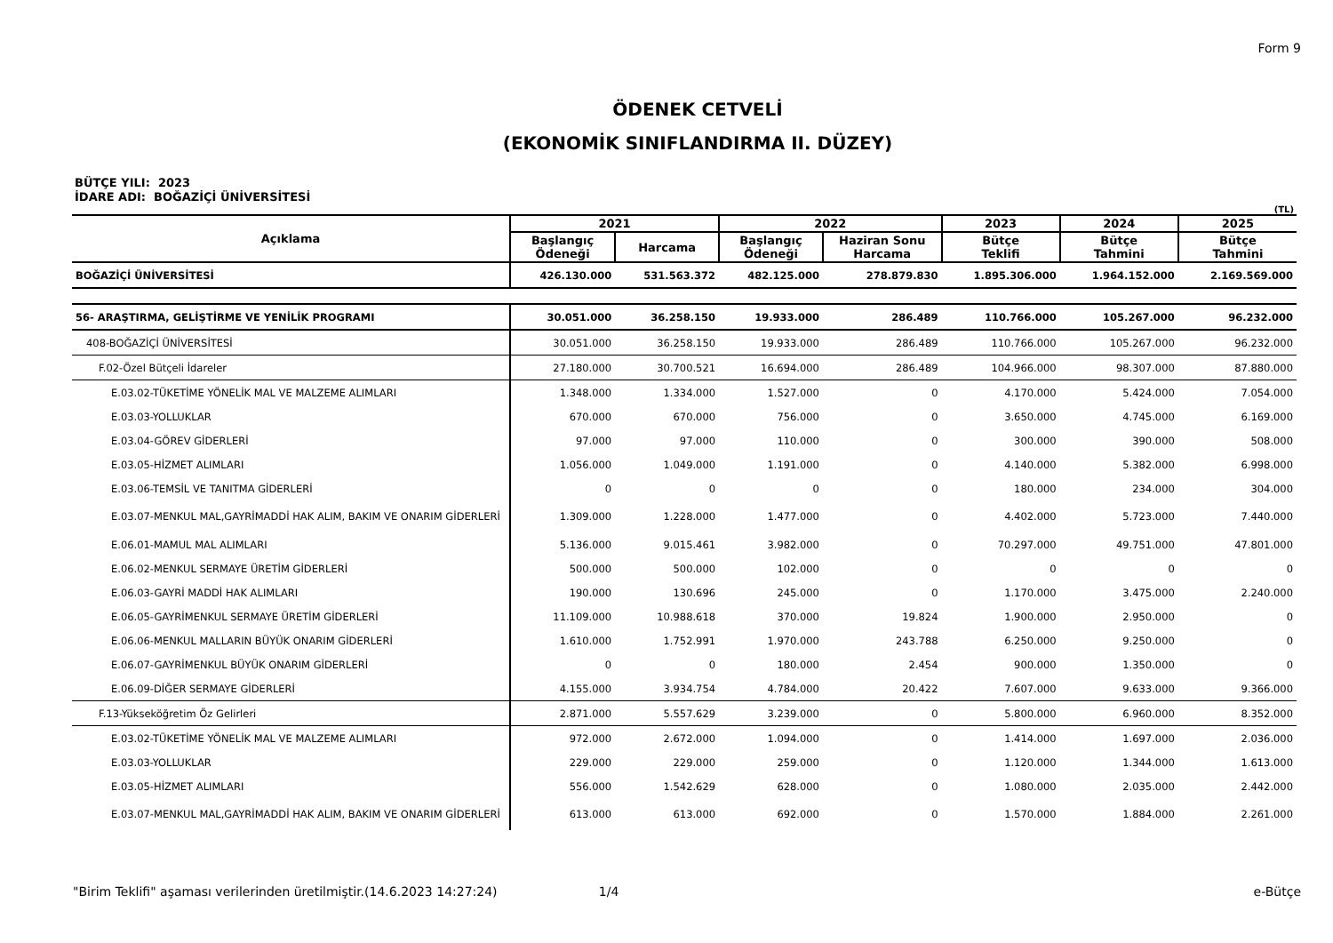Form 9
ÖDENEK CETVELİ
(EKONOMİK SINIFLANDIRMA II. DÜZEY)
BÜTÇE YILI: 2023
İDARE ADI: BOĞAZİÇİ ÜNİVERSİTESİ
(TL)
| Açıklama | 2021 | | 2022 | | 2023 | 2024 | 2025 |
| --- | --- | --- | --- | --- | --- | --- | --- |
| | Başlangıç Ödeneği | Harcama | Başlangıç Ödeneği | Haziran Sonu Harcama | Bütçe Teklifi | Bütçe Tahmini | Bütçe Tahmini |
| BOĞAZİÇİ ÜNİVERSİTESİ | 426.130.000 | 531.563.372 | 482.125.000 | 278.879.830 | 1.895.306.000 | 1.964.152.000 | 2.169.569.000 |
| 56- ARAŞTIRMA, GELİŞTİRME VE YENİLİK PROGRAMI | 30.051.000 | 36.258.150 | 19.933.000 | 286.489 | 110.766.000 | 105.267.000 | 96.232.000 |
| 408-BOĞAZİÇİ ÜNİVERSİTESİ | 30.051.000 | 36.258.150 | 19.933.000 | 286.489 | 110.766.000 | 105.267.000 | 96.232.000 |
| F.02-Özel Bütçeli İdareler | 27.180.000 | 30.700.521 | 16.694.000 | 286.489 | 104.966.000 | 98.307.000 | 87.880.000 |
| E.03.02-TÜKETİME YÖNELİK MAL VE MALZEME ALIMLARI | 1.348.000 | 1.334.000 | 1.527.000 | 0 | 4.170.000 | 5.424.000 | 7.054.000 |
| E.03.03-YOLLUKLAR | 670.000 | 670.000 | 756.000 | 0 | 3.650.000 | 4.745.000 | 6.169.000 |
| E.03.04-GÖREV GİDERLERİ | 97.000 | 97.000 | 110.000 | 0 | 300.000 | 390.000 | 508.000 |
| E.03.05-HİZMET ALIMLARI | 1.056.000 | 1.049.000 | 1.191.000 | 0 | 4.140.000 | 5.382.000 | 6.998.000 |
| E.03.06-TEMSİL VE TANITMA GİDERLERİ | 0 | 0 | 0 | 0 | 180.000 | 234.000 | 304.000 |
| E.03.07-MENKUL MAL,GAYRİMADDİ HAK ALIM, BAKIM VE ONARIM GİDERLERİ | 1.309.000 | 1.228.000 | 1.477.000 | 0 | 4.402.000 | 5.723.000 | 7.440.000 |
| E.06.01-MAMUL MAL ALIMLARI | 5.136.000 | 9.015.461 | 3.982.000 | 0 | 70.297.000 | 49.751.000 | 47.801.000 |
| E.06.02-MENKUL SERMAYE ÜRETİM GİDERLERİ | 500.000 | 500.000 | 102.000 | 0 | 0 | 0 | 0 |
| E.06.03-GAYRİ MADDİ HAK ALIMLARI | 190.000 | 130.696 | 245.000 | 0 | 1.170.000 | 3.475.000 | 2.240.000 |
| E.06.05-GAYRİMENKUL SERMAYE ÜRETİM GİDERLERİ | 11.109.000 | 10.988.618 | 370.000 | 19.824 | 1.900.000 | 2.950.000 | 0 |
| E.06.06-MENKUL MALLARIN BÜYÜK ONARIM GİDERLERİ | 1.610.000 | 1.752.991 | 1.970.000 | 243.788 | 6.250.000 | 9.250.000 | 0 |
| E.06.07-GAYRİMENKUL BÜYÜK ONARIM GİDERLERİ | 0 | 0 | 180.000 | 2.454 | 900.000 | 1.350.000 | 0 |
| E.06.09-DİĞER SERMAYE GİDERLERİ | 4.155.000 | 3.934.754 | 4.784.000 | 20.422 | 7.607.000 | 9.633.000 | 9.366.000 |
| F.13-Yükseköğretim Öz Gelirleri | 2.871.000 | 5.557.629 | 3.239.000 | 0 | 5.800.000 | 6.960.000 | 8.352.000 |
| E.03.02-TÜKETİME YÖNELİK MAL VE MALZEME ALIMLARI | 972.000 | 2.672.000 | 1.094.000 | 0 | 1.414.000 | 1.697.000 | 2.036.000 |
| E.03.03-YOLLUKLAR | 229.000 | 229.000 | 259.000 | 0 | 1.120.000 | 1.344.000 | 1.613.000 |
| E.03.05-HİZMET ALIMLARI | 556.000 | 1.542.629 | 628.000 | 0 | 1.080.000 | 2.035.000 | 2.442.000 |
| E.03.07-MENKUL MAL,GAYRİMADDİ HAK ALIM, BAKIM VE ONARIM GİDERLERİ | 613.000 | 613.000 | 692.000 | 0 | 1.570.000 | 1.884.000 | 2.261.000 |
"Birim Teklifi" aşaması verilerinden üretilmiştir.(14.6.2023 14:27:24) 1/4 e-Bütçe